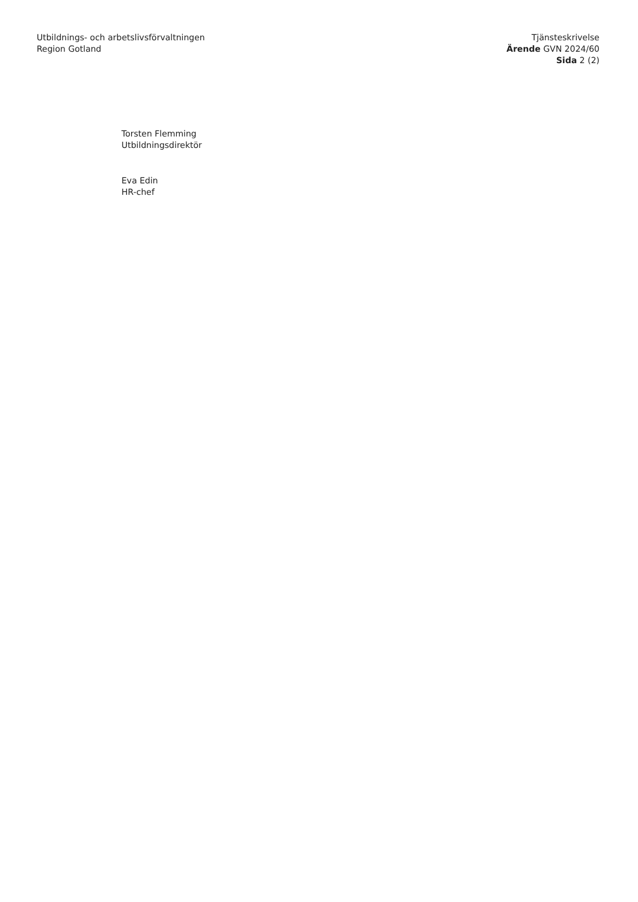Utbildnings- och arbetslivsförvaltningen
Region Gotland
Tjänsteskrivelse
Ärende GVN 2024/60
Sida 2 (2)
Torsten Flemming
Utbildningsdirektör
Eva Edin
HR-chef